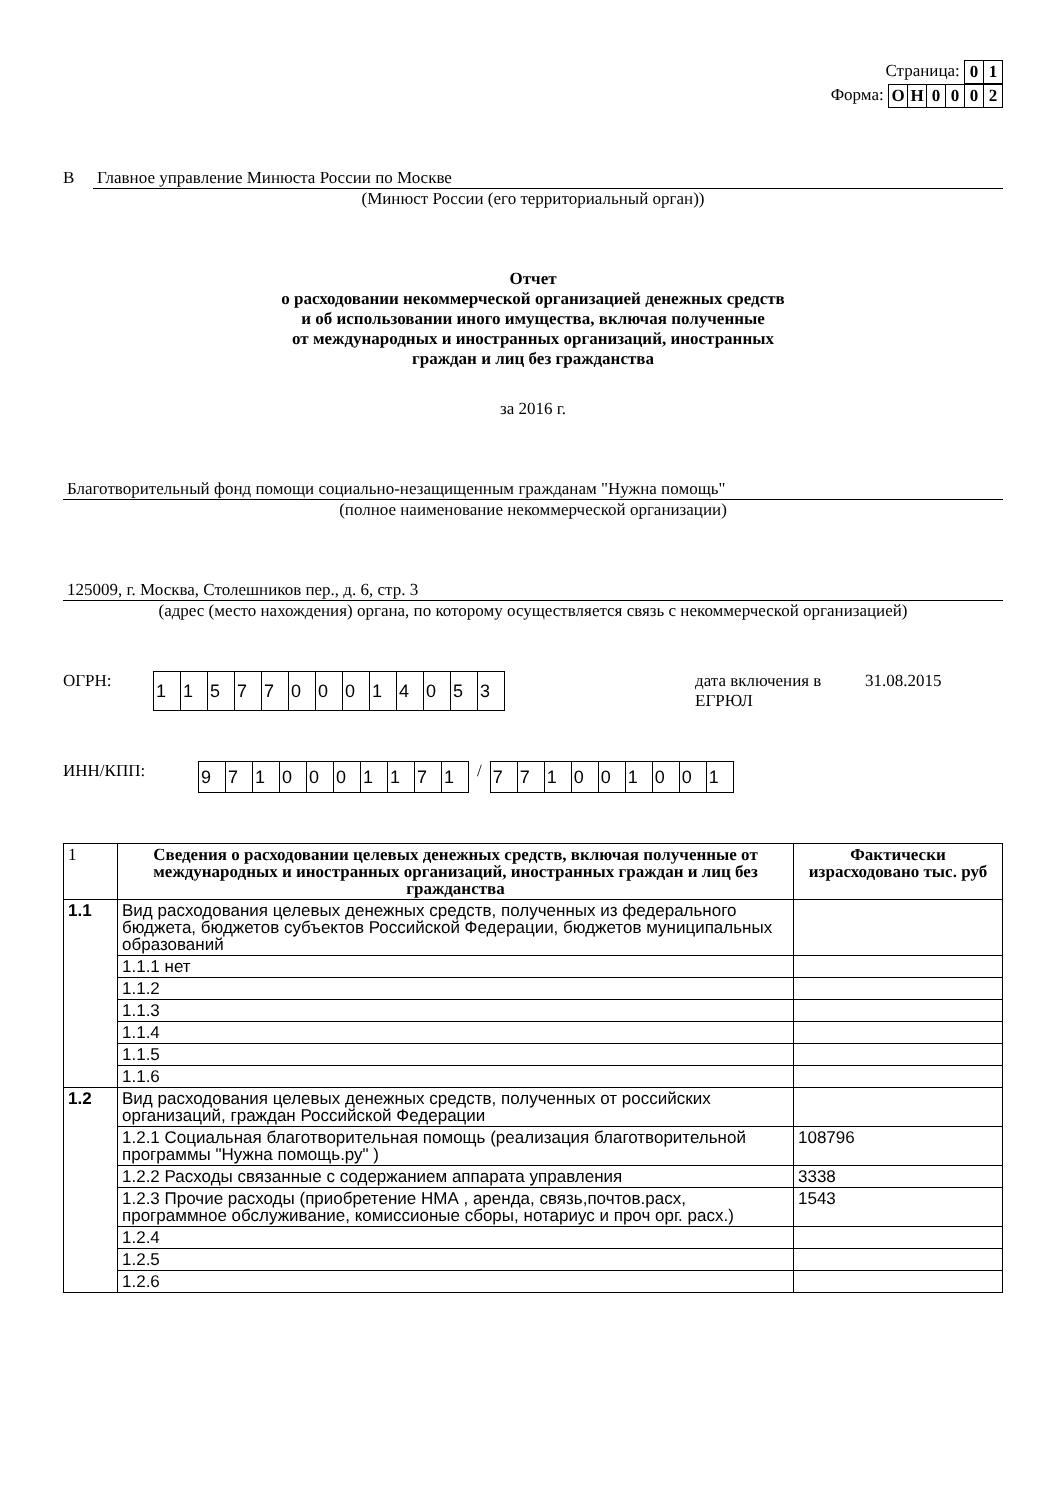Страница:
| 0 | 1 |
Форма:
| О | Н | 0 | 0 | 0 | 2 |
В Главное управление Минюста России по Москве
(Минюст России (его территориальный орган))
Отчет
о расходовании некоммерческой организацией денежных средств
и об использовании иного имущества, включая полученные
от международных и иностранных организаций, иностранных
граждан и лиц без гражданства
за 2016 г.
Благотворительный фонд помощи социально-незащищенным гражданам "Нужна помощь"
(полное наименование некоммерческой организации)
125009, г. Москва, Столешников пер., д. 6, стр. 3
(адрес (место нахождения) органа, по которому осуществляется связь с некоммерческой организацией)
ОГРН:
| 1 | 1 | 5 | 7 | 7 | 0 | 0 | 0 | 1 | 4 | 0 | 5 | 3 |
дата включения в ЕГРЮЛ 31.08.2015
ИНН/КПП:
| 9 | 7 | 1 | 0 | 0 | 0 | 1 | 1 | 7 | 1 |
/
| 7 | 7 | 1 | 0 | 0 | 1 | 0 | 0 | 1 |
| 1 | Сведения о расходовании целевых денежных средств, включая полученные от международных и иностранных организаций, иностранных граждан и лиц без гражданства | Фактически израсходовано тыс. руб |
| 1.1 | Вид расходования целевых денежных средств, полученных из федерального бюджета, бюджетов субъектов Российской Федерации, бюджетов муниципальных образований | |
| | 1.1.1 нет | |
| | 1.1.2 | |
| | 1.1.3 | |
| | 1.1.4 | |
| | 1.1.5 | |
| | 1.1.6 | |
| 1.2 | Вид расходования целевых денежных средств, полученных от российских организаций, граждан Российской Федерации | |
| | 1.2.1 Социальная благотворительная помощь (реализация благотворительной программы "Нужна помощь.ру" ) | 108796 |
| | 1.2.2 Расходы связанные с содержанием аппарата управления | 3338 |
| | 1.2.3 Прочие расходы (приобретение НМА , аренда, связь,почтов.расх, программное обслуживание, комиссионые сборы, нотариус и проч орг. расх.) | 1543 |
| | 1.2.4 | |
| | 1.2.5 | |
| | 1.2.6 | |